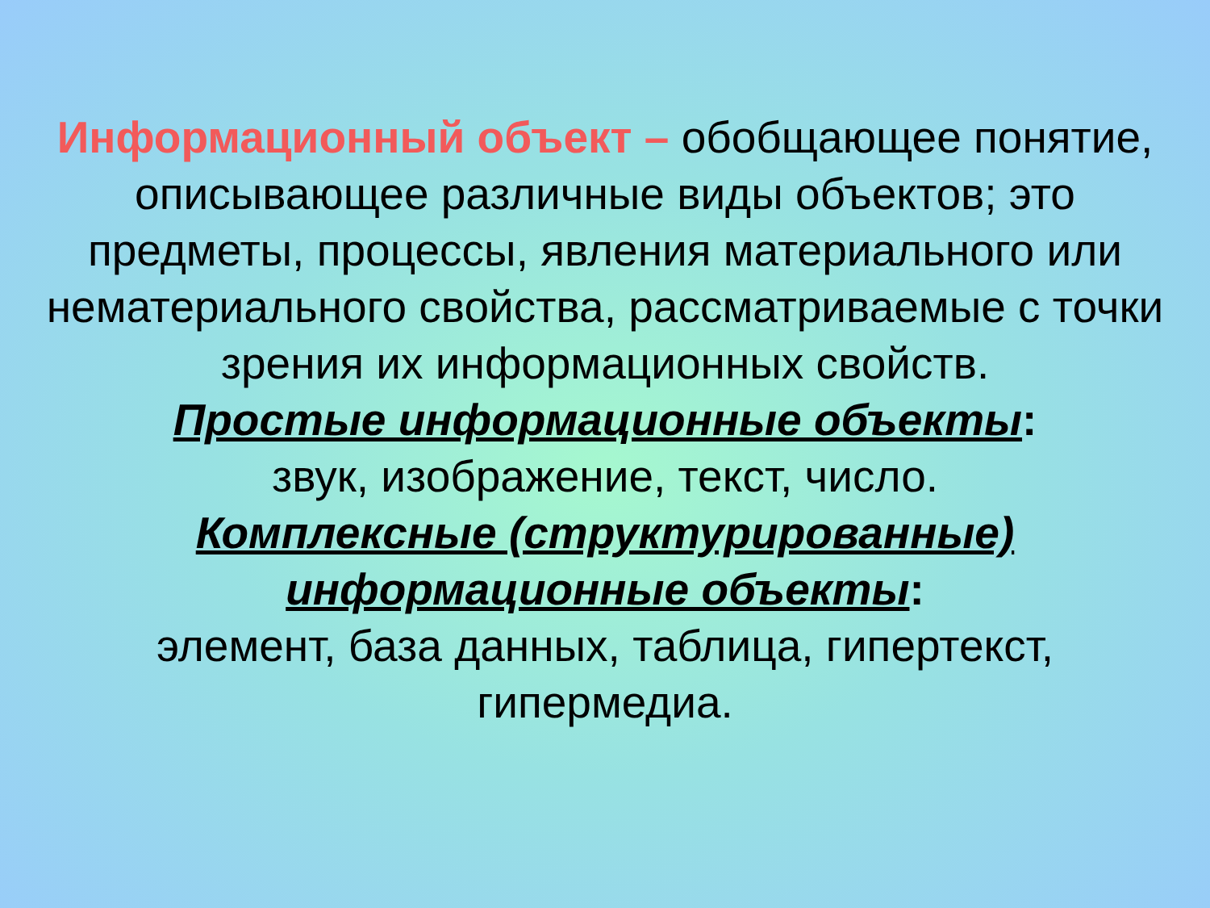Информационный объект – обобщающее понятие, описывающее различные виды объектов; это предметы, процессы, явления материального или нематериального свойства, рассматриваемые с точки зрения их информационных свойств.
Простые информационные объекты:
звук, изображение, текст, число.
Комплексные (структурированные) информационные объекты:
элемент, база данных, таблица, гипертекст, гипермедиа.